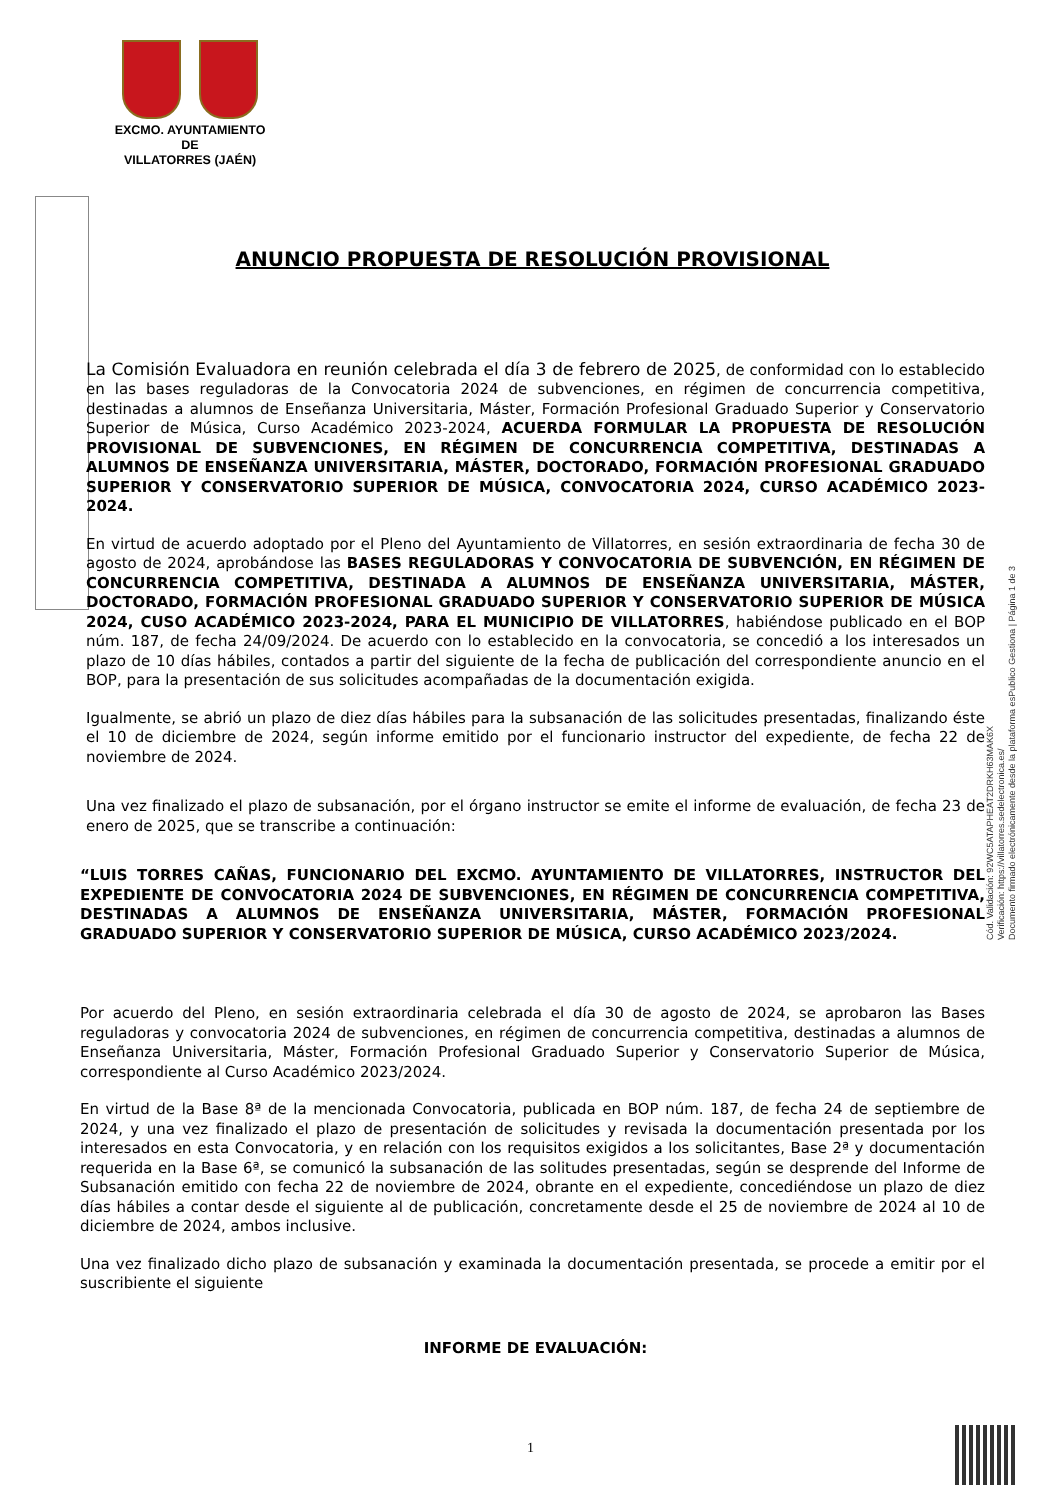EXCMO. AYUNTAMIENTO
DE
VILLATORRES (JAÉN)
ANUNCIO PROPUESTA DE RESOLUCIÓN PROVISIONAL
La Comisión Evaluadora en reunión celebrada el día 3 de febrero de 2025, de conformidad con lo establecido en las bases reguladoras de la Convocatoria 2024 de subvenciones, en régimen de concurrencia competitiva, destinadas a alumnos de Enseñanza Universitaria, Máster, Formación Profesional Graduado Superior y Conservatorio Superior de Música, Curso Académico 2023-2024, ACUERDA FORMULAR LA PROPUESTA DE RESOLUCIÓN PROVISIONAL DE SUBVENCIONES, EN RÉGIMEN DE CONCURRENCIA COMPETITIVA, DESTINADAS A ALUMNOS DE ENSEÑANZA UNIVERSITARIA, MÁSTER, DOCTORADO, FORMACIÓN PROFESIONAL GRADUADO SUPERIOR Y CONSERVATORIO SUPERIOR DE MÚSICA, CONVOCATORIA 2024, CURSO ACADÉMICO 2023-2024.
En virtud de acuerdo adoptado por el Pleno del Ayuntamiento de Villatorres, en sesión extraordinaria de fecha 30 de agosto de 2024, aprobándose las BASES REGULADORAS Y CONVOCATORIA DE SUBVENCIÓN, EN RÉGIMEN DE CONCURRENCIA COMPETITIVA, DESTINADA A ALUMNOS DE ENSEÑANZA UNIVERSITARIA, MÁSTER, DOCTORADO, FORMACIÓN PROFESIONAL GRADUADO SUPERIOR Y CONSERVATORIO SUPERIOR DE MÚSICA 2024, CUSO ACADÉMICO 2023-2024, PARA EL MUNICIPIO DE VILLATORRES, habiéndose publicado en el BOP núm. 187, de fecha 24/09/2024. De acuerdo con lo establecido en la convocatoria, se concedió a los interesados un plazo de 10 días hábiles, contados a partir del siguiente de la fecha de publicación del correspondiente anuncio en el BOP, para la presentación de sus solicitudes acompañadas de la documentación exigida.
Igualmente, se abrió un plazo de diez días hábiles para la subsanación de las solicitudes presentadas, finalizando éste el 10 de diciembre de 2024, según informe emitido por el funcionario instructor del expediente, de fecha 22 de noviembre de 2024.
Una vez finalizado el plazo de subsanación, por el órgano instructor se emite el informe de evaluación, de fecha 23 de enero de 2025, que se transcribe a continuación:
“LUIS TORRES CAÑAS, FUNCIONARIO DEL EXCMO. AYUNTAMIENTO DE VILLATORRES, INSTRUCTOR DEL EXPEDIENTE DE CONVOCATORIA 2024 DE SUBVENCIONES, EN RÉGIMEN DE CONCURRENCIA COMPETITIVA, DESTINADAS A ALUMNOS DE ENSEÑANZA UNIVERSITARIA, MÁSTER, FORMACIÓN PROFESIONAL GRADUADO SUPERIOR Y CONSERVATORIO SUPERIOR DE MÚSICA, CURSO ACADÉMICO 2023/2024.
Por acuerdo del Pleno, en sesión extraordinaria celebrada el día 30 de agosto de 2024, se aprobaron las Bases reguladoras y convocatoria 2024 de subvenciones, en régimen de concurrencia competitiva, destinadas a alumnos de Enseñanza Universitaria, Máster, Formación Profesional Graduado Superior y Conservatorio Superior de Música, correspondiente al Curso Académico 2023/2024.
En virtud de la Base 8ª de la mencionada Convocatoria, publicada en BOP núm. 187, de fecha 24 de septiembre de 2024, y una vez finalizado el plazo de presentación de solicitudes y revisada la documentación presentada por los interesados en esta Convocatoria, y en relación con los requisitos exigidos a los solicitantes, Base 2ª y documentación requerida en la Base 6ª, se comunicó la subsanación de las solitudes presentadas, según se desprende del Informe de Subsanación emitido con fecha 22 de noviembre de 2024, obrante en el expediente, concediéndose un plazo de diez días hábiles a contar desde el siguiente al de publicación, concretamente desde el 25 de noviembre de 2024 al 10 de diciembre de 2024, ambos inclusive.
Una vez finalizado dicho plazo de subsanación y examinada la documentación presentada, se procede a emitir por el suscribiente el siguiente
INFORME DE EVALUACIÓN:
Cód. Validación: 92WC5ATAPHEAT2DRKH63MAK6X
Verificación: https://villatorres.sedelectronica.es/
Documento firmado electrónicamente desde la plataforma esPublico Gestiona | Página 1 de 3
1